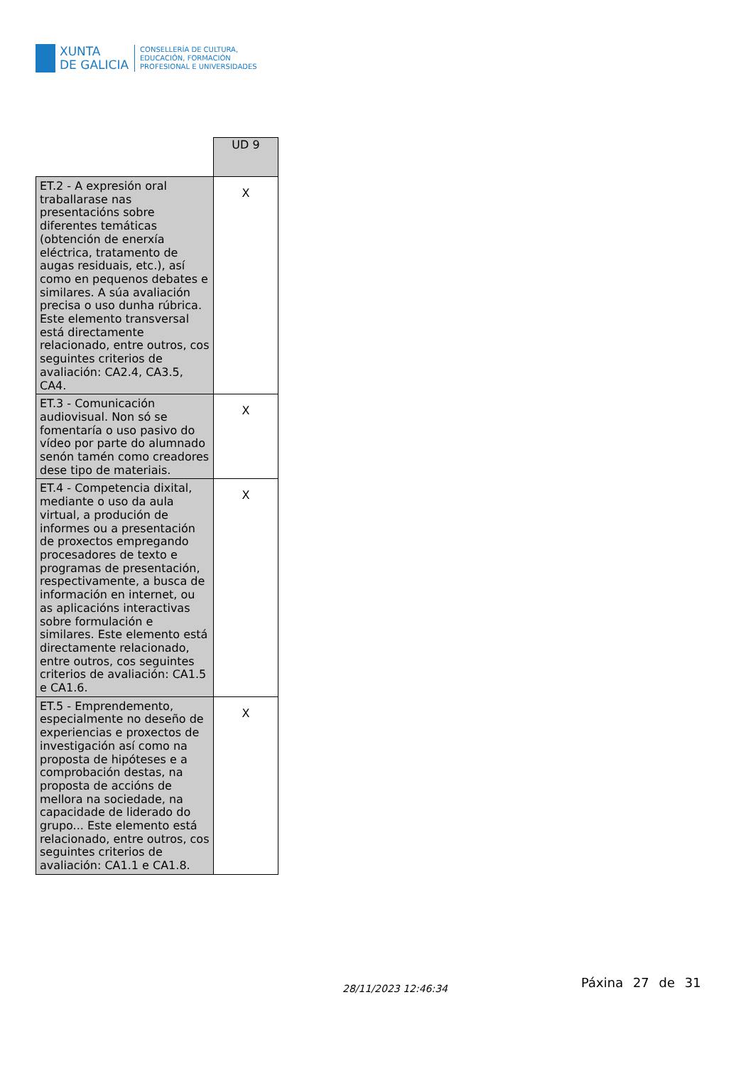XUNTA
DE GALICIA
CONSELLERÍA DE CULTURA,
EDUCACIÓN, FORMACIÓN
PROFESIONAL E UNIVERSIDADES
| | UD 9 |
| ET.2 - A expresión oral traballarase nas presentacións sobre diferentes temáticas (obtención de enerxía eléctrica, tratamento de augas residuais, etc.), así como en pequenos debates e similares. A súa avaliación precisa o uso dunha rúbrica. Este elemento transversal está directamente relacionado, entre outros, cos seguintes criterios de avaliación: CA2.4, CA3.5, CA4. | X |
| ET.3 - Comunicación audiovisual. Non só se fomentaría o uso pasivo do vídeo por parte do alumnado senón tamén como creadores dese tipo de materiais. | X |
| ET.4 - Competencia dixital, mediante o uso da aula virtual, a produción de informes ou a presentación de proxectos empregando procesadores de texto e programas de presentación, respectivamente, a busca de información en internet, ou as aplicacións interactivas sobre formulación e similares. Este elemento está directamente relacionado, entre outros, cos seguintes criterios de avaliación: CA1.5 e CA1.6. | X |
| ET.5 - Emprendemento, especialmente no deseño de experiencias e proxectos de investigación así como na proposta de hipóteses e a comprobación destas, na proposta de accións de mellora na sociedade, na capacidade de liderado do grupo... Este elemento está relacionado, entre outros, cos seguintes criterios de avaliación: CA1.1 e CA1.8. | X |
28/11/2023 12:46:34 Páxina 27 de 31